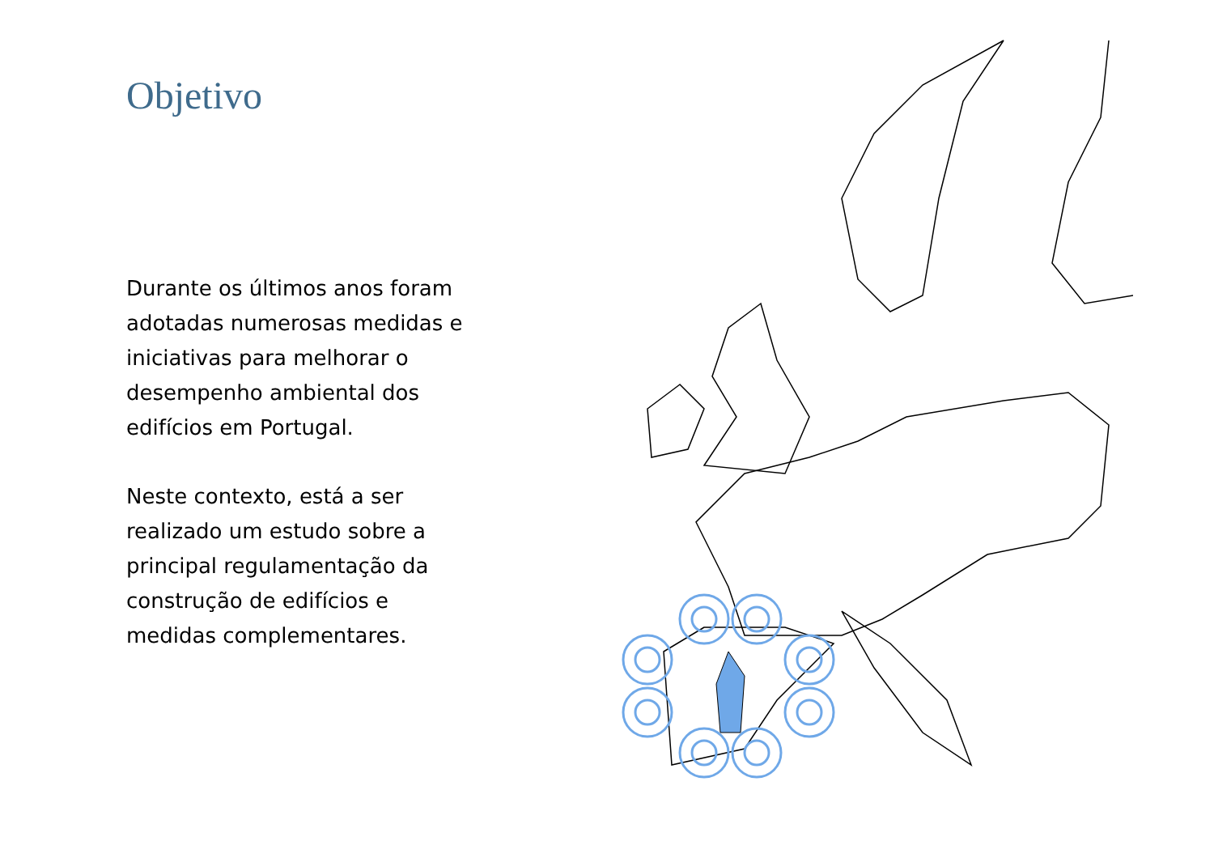Objetivo
Durante os últimos anos foram adotadas numerosas medidas e iniciativas para melhorar o desempenho ambiental dos edifícios em Portugal.
Neste contexto, está a ser realizado um estudo sobre a principal regulamentação da construção de edifícios e medidas complementares.